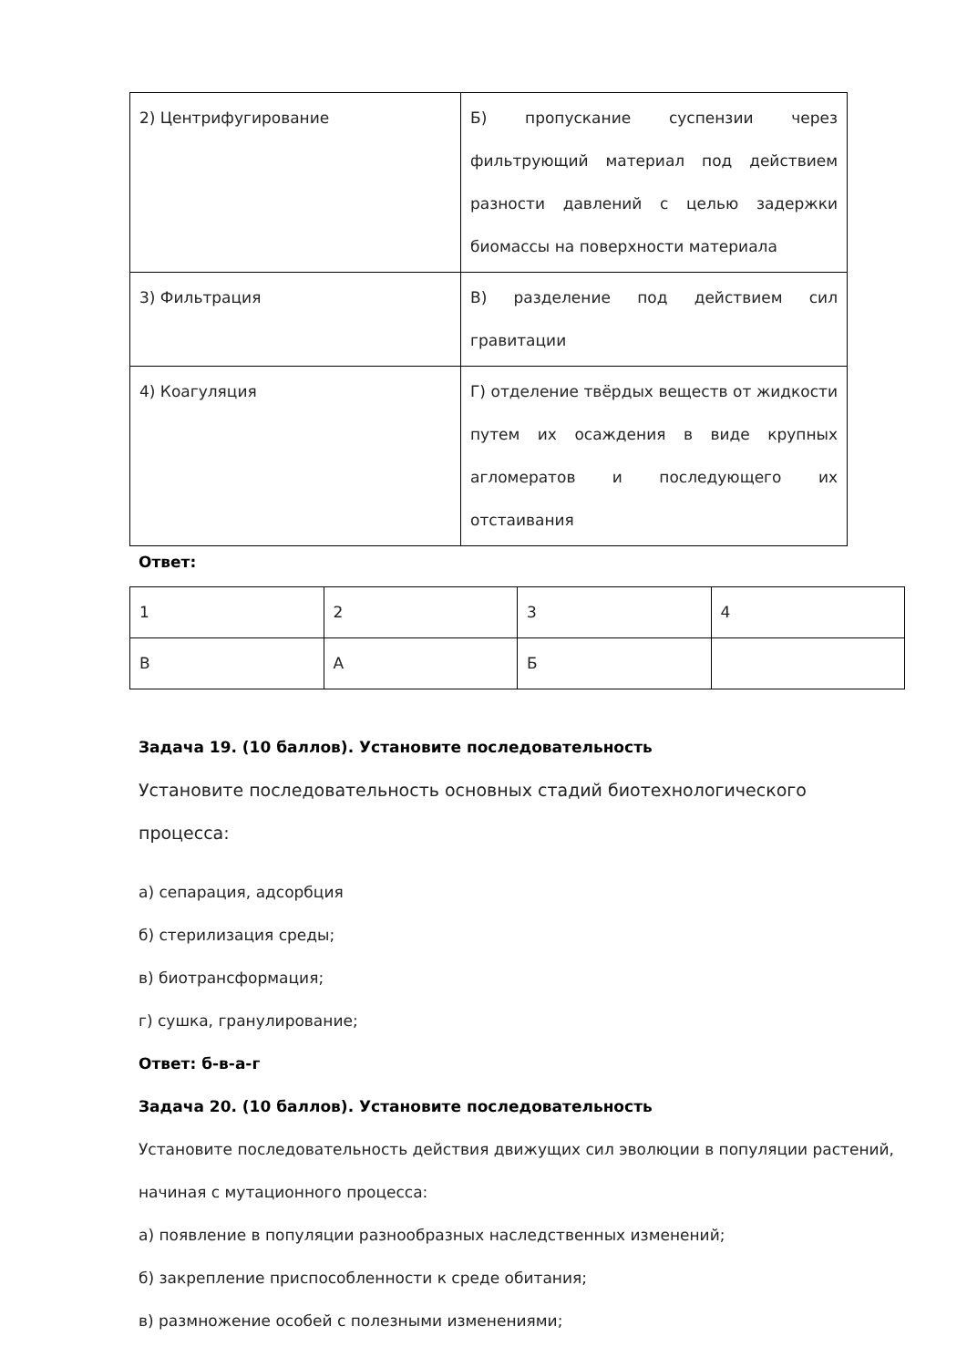| 2) Центрифугирование | Б) пропускание суспензии через фильтрующий материал под действием разности давлений с целью задержки биомассы на поверхности материала |
| 3) Фильтрация | В) разделение под действием сил гравитации |
| 4) Коагуляция | Г) отделение твёрдых веществ от жидкости путем их осаждения в виде крупных агломератов и последующего их отстаивания |
Ответ:
| 1 | 2 | 3 | 4 |
| В | А | Б | |
Задача 19. (10 баллов). Установите последовательность
Установите последовательность основных стадий биотехнологического процесса:
а) сепарация, адсорбция
б) стерилизация среды;
в) биотрансформация;
г) сушка, гранулирование;
Ответ: б-в-а-г
Задача 20. (10 баллов). Установите последовательность
Установите последовательность действия движущих сил эволюции в популяции растений, начиная с мутационного процесса:
а) появление в популяции разнообразных наследственных изменений;
б) закрепление приспособленности к среде обитания;
в) размножение особей с полезными изменениями;